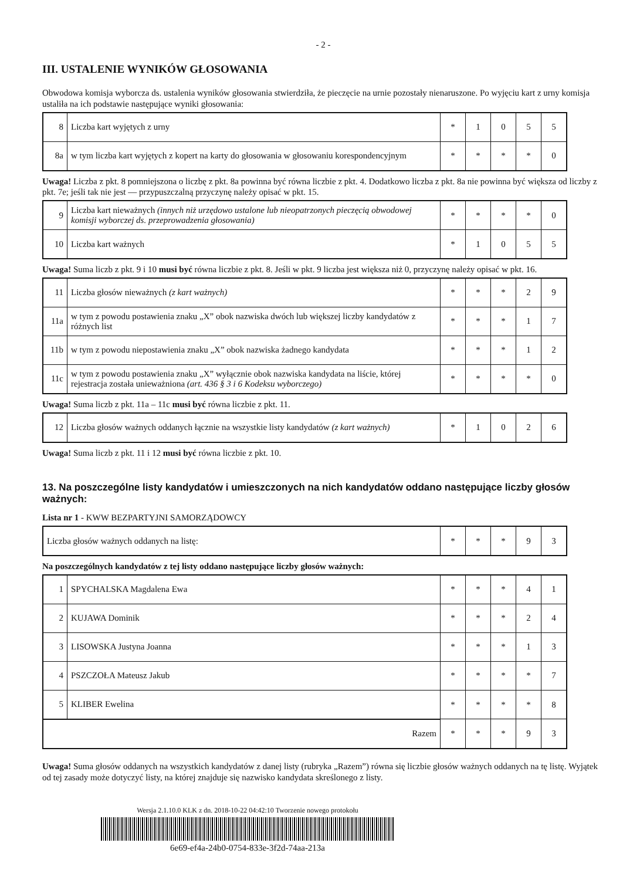- 2 -
III. USTALENIE WYNIKÓW GŁOSOWANIA
Obwodowa komisja wyborcza ds. ustalenia wyników głosowania stwierdziła, że pieczęcie na urnie pozostały nienaruszone. Po wyjęciu kart z urny komisja ustaliła na ich podstawie następujące wyniki głosowania:
| 8 | Liczba kart wyjętych z urny | * | 1 | 0 | 5 | 5 |
| 8a | w tym liczba kart wyjętych z kopert na karty do głosowania w głosowaniu korespondencyjnym | * | * | * | * | 0 |
Uwaga! Liczba z pkt. 8 pomniejszona o liczbę z pkt. 8a powinna być równa liczbie z pkt. 4. Dodatkowo liczba z pkt. 8a nie powinna być większa od liczby z pkt. 7e; jeśli tak nie jest — przypuszczalną przyczynę należy opisać w pkt. 15.
| 9 | Liczba kart nieważnych (innych niż urzędowo ustalone lub nieopatrzonych pieczęcią obwodowej komisji wyborczej ds. przeprowadzenia głosowania) | * | * | * | * | 0 |
| 10 | Liczba kart ważnych | * | 1 | 0 | 5 | 5 |
Uwaga! Suma liczb z pkt. 9 i 10 musi być równa liczbie z pkt. 8. Jeśli w pkt. 9 liczba jest większa niż 0, przyczynę należy opisać w pkt. 16.
| 11 | Liczba głosów nieważnych (z kart ważnych) | * | * | * | 2 | 9 |
| 11a | w tym z powodu postawienia znaku „X” obok nazwiska dwóch lub większej liczby kandydatów z różnych list | * | * | * | 1 | 7 |
| 11b | w tym z powodu niepostawienia znaku „X” obok nazwiska żadnego kandydata | * | * | * | 1 | 2 |
| 11c | w tym z powodu postawienia znaku „X” wyłącznie obok nazwiska kandydata na liście, której rejestracja została unieważniona (art. 436 § 3 i 6 Kodeksu wyborczego) | * | * | * | * | 0 |
Uwaga! Suma liczb z pkt. 11a – 11c musi być równa liczbie z pkt. 11.
| 12 | Liczba głosów ważnych oddanych łącznie na wszystkie listy kandydatów (z kart ważnych) | * | 1 | 0 | 2 | 6 |
Uwaga! Suma liczb z pkt. 11 i 12 musi być równa liczbie z pkt. 10.
13. Na poszczególne listy kandydatów i umieszczonych na nich kandydatów oddano następujące liczby głosów ważnych:
Lista nr 1 - KWW BEZPARTYJNI SAMORZĄDOWCY
| Liczba głosów ważnych oddanych na listę: | * | * | * | 9 | 3 |
Na poszczególnych kandydatów z tej listy oddano następujące liczby głosów ważnych:
| 1 | SPYCHALSKA Magdalena Ewa | * | * | * | 4 | 1 |
| 2 | KUJAWA Dominik | * | * | * | 2 | 4 |
| 3 | LISOWSKA Justyna Joanna | * | * | * | 1 | 3 |
| 4 | PSZCZOŁA Mateusz Jakub | * | * | * | * | 7 |
| 5 | KLIBER Ewelina | * | * | * | * | 8 |
| Razem | | * | * | * | 9 | 3 |
Uwaga! Suma głosów oddanych na wszystkich kandydatów z danej listy (rubryka „Razem”) równa się liczbie głosów ważnych oddanych na tę listę. Wyjątek od tej zasady może dotyczyć listy, na której znajduje się nazwisko kandydata skreślonego z listy.
Wersja 2.1.10.0 KLK z dn. 2018-10-22 04:42:10 Tworzenie nowego protokołu
6e69-ef4a-24b0-0754-833e-3f2d-74aa-213a